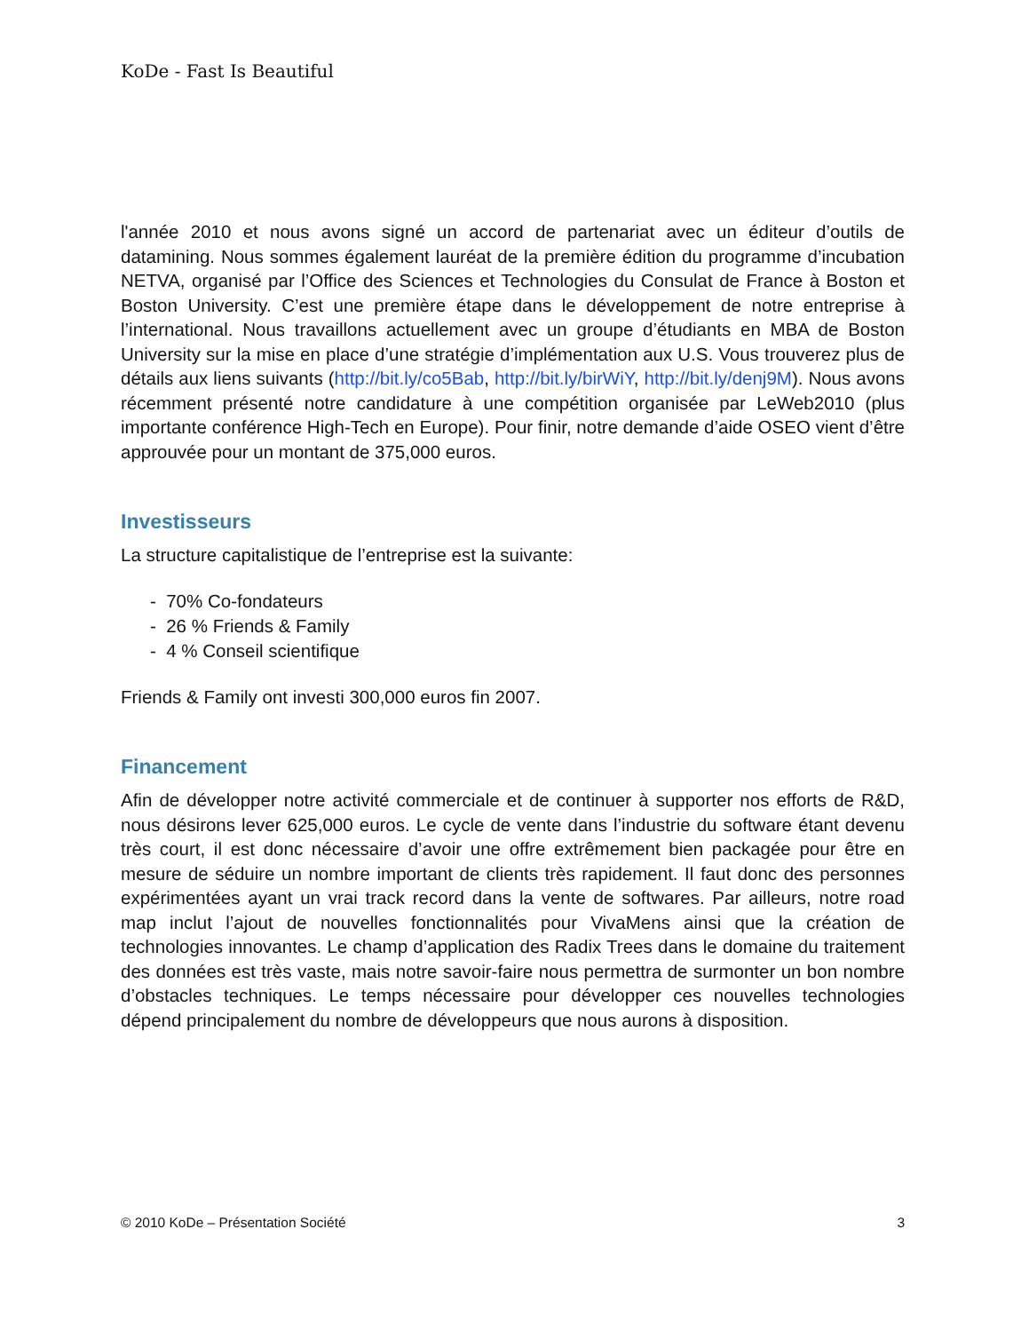KoDe - Fast Is Beautiful
l'année 2010 et nous avons signé un accord de partenariat avec un éditeur d’outils de datamining. Nous sommes également lauréat de la première édition du programme d’incubation NETVA, organisé par l’Office des Sciences et Technologies du Consulat de France à Boston et Boston University. C’est une première étape dans le développement de notre entreprise à l’international. Nous travaillons actuellement avec un groupe d’étudiants en MBA de Boston University sur la mise en place d’une stratégie d’implémentation aux U.S. Vous trouverez plus de détails aux liens suivants (http://bit.ly/co5Bab, http://bit.ly/birWiY, http://bit.ly/denj9M). Nous avons récemment présenté notre candidature à une compétition organisée par LeWeb2010 (plus importante conférence High-Tech en Europe). Pour finir, notre demande d’aide OSEO vient d’être approuvée pour un montant de 375,000 euros.
Investisseurs
La structure capitalistique de l’entreprise est la suivante:
- 70% Co-fondateurs
- 26 % Friends & Family
- 4 % Conseil scientifique
Friends & Family ont investi 300,000 euros fin 2007.
Financement
Afin de développer notre activité commerciale et de continuer à supporter nos efforts de R&D, nous désirons lever 625,000 euros. Le cycle de vente dans l’industrie du software étant devenu très court, il est donc nécessaire d’avoir une offre extrêmement bien packagée pour être en mesure de séduire un nombre important de clients très rapidement. Il faut donc des personnes expérimentées ayant un vrai track record dans la vente de softwares. Par ailleurs, notre road map inclut l’ajout de nouvelles fonctionnalités pour VivaMens ainsi que la création de technologies innovantes. Le champ d’application des Radix Trees dans le domaine du traitement des données est très vaste, mais notre savoir-faire nous permettra de surmonter un bon nombre d’obstacles techniques. Le temps nécessaire pour développer ces nouvelles technologies dépend principalement du nombre de développeurs que nous aurons à disposition.
© 2010 KoDe – Présentation Société 3